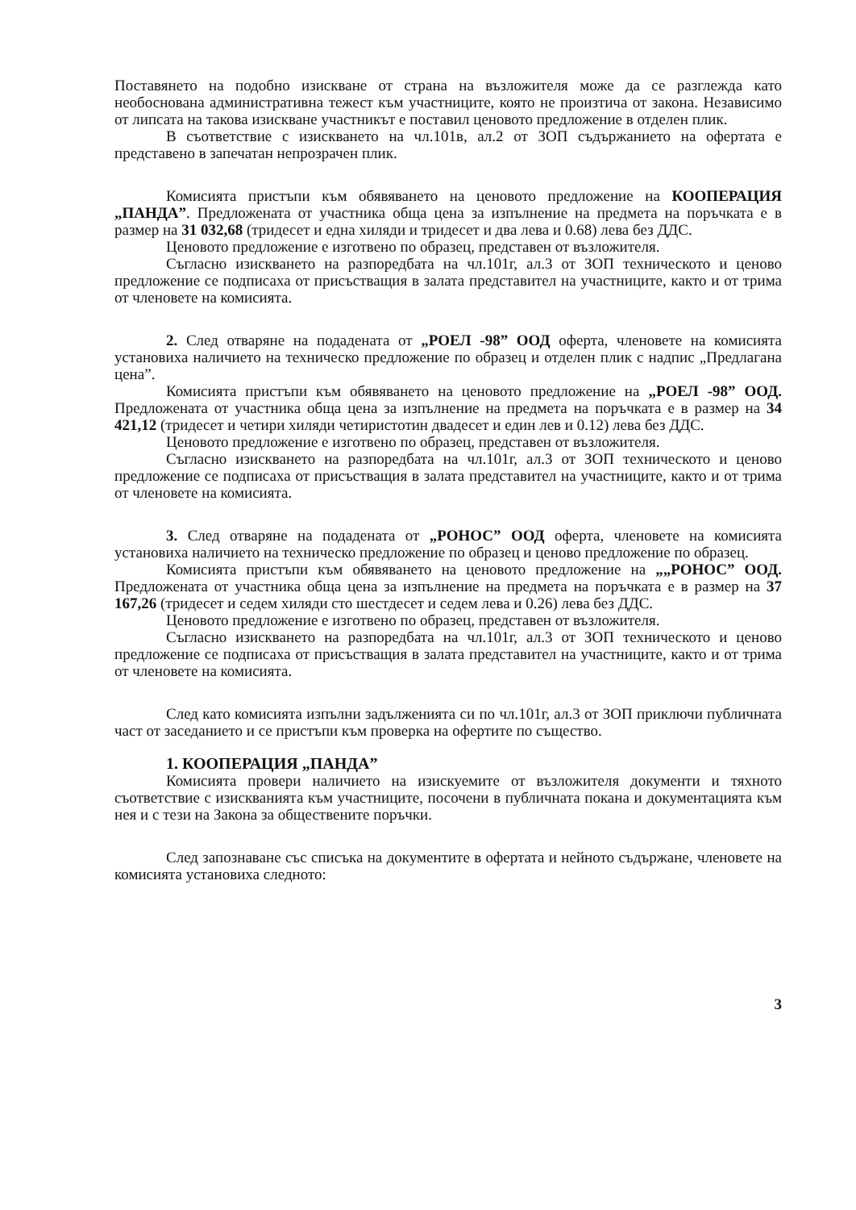Поставянето на подобно изискване от страна на възложителя може да се разглежда като необоснована административна тежест към участниците, която не произтича от закона. Независимо от липсата на такова изискване участникът е поставил ценовото предложение в отделен плик.
В съответствие с изискването на чл.101в, ал.2 от ЗОП съдържанието на офертата е представено в запечатан непрозрачен плик.
Комисията пристъпи към обявяването на ценовото предложение на КООПЕРАЦИЯ „ПАНДА”. Предложената от участника обща цена за изпълнение на предмета на поръчката е в размер на 31 032,68 (тридесет и една хиляди и тридесет и два лева и 0.68) лева без ДДС.
Ценовото предложение е изготвено по образец, представен от възложителя.
Съгласно изискването на разпоредбата на чл.101г, ал.3 от ЗОП техническото и ценово предложение се подписаха от присъстващия в залата представител на участниците, както и от трима от членовете на комисията.
2. След отваряне на подадената от „РОЕЛ -98” ООД оферта, членовете на комисията установиха наличието на техническо предложение по образец и отделен плик с надпис „Предлагана цена”.
Комисията пристъпи към обявяването на ценовото предложение на „РОЕЛ -98” ООД. Предложената от участника обща цена за изпълнение на предмета на поръчката е в размер на 34 421,12 (тридесет и четири хиляди четиристотин двадесет и един лев и 0.12) лева без ДДС.
Ценовото предложение е изготвено по образец, представен от възложителя.
Съгласно изискването на разпоредбата на чл.101г, ал.3 от ЗОП техническото и ценово предложение се подписаха от присъстващия в залата представител на участниците, както и от трима от членовете на комисията.
3. След отваряне на подадената от „РОНОС” ООД оферта, членовете на комисията установиха наличието на техническо предложение по образец и ценово предложение по образец.
Комисията пристъпи към обявяването на ценовото предложение на „„РОНОС” ООД. Предложената от участника обща цена за изпълнение на предмета на поръчката е в размер на 37 167,26 (тридесет и седем хиляди сто шестдесет и седем лева и 0.26) лева без ДДС.
Ценовото предложение е изготвено по образец, представен от възложителя.
Съгласно изискването на разпоредбата на чл.101г, ал.3 от ЗОП техническото и ценово предложение се подписаха от присъстващия в залата представител на участниците, както и от трима от членовете на комисията.
След като комисията изпълни задълженията си по чл.101г, ал.3 от ЗОП приключи публичната част от заседанието и се пристъпи към проверка на офертите по същество.
1. КООПЕРАЦИЯ „ПАНДА”
Комисията провери наличието на изискуемите от възложителя документи и тяхното съответствие с изискванията към участниците, посочени в публичната покана и документацията към нея и с тези на Закона за обществените поръчки.
След запознаване със списъка на документите в офертата и нейното съдържане, членовете на комисията установиха следното:
3